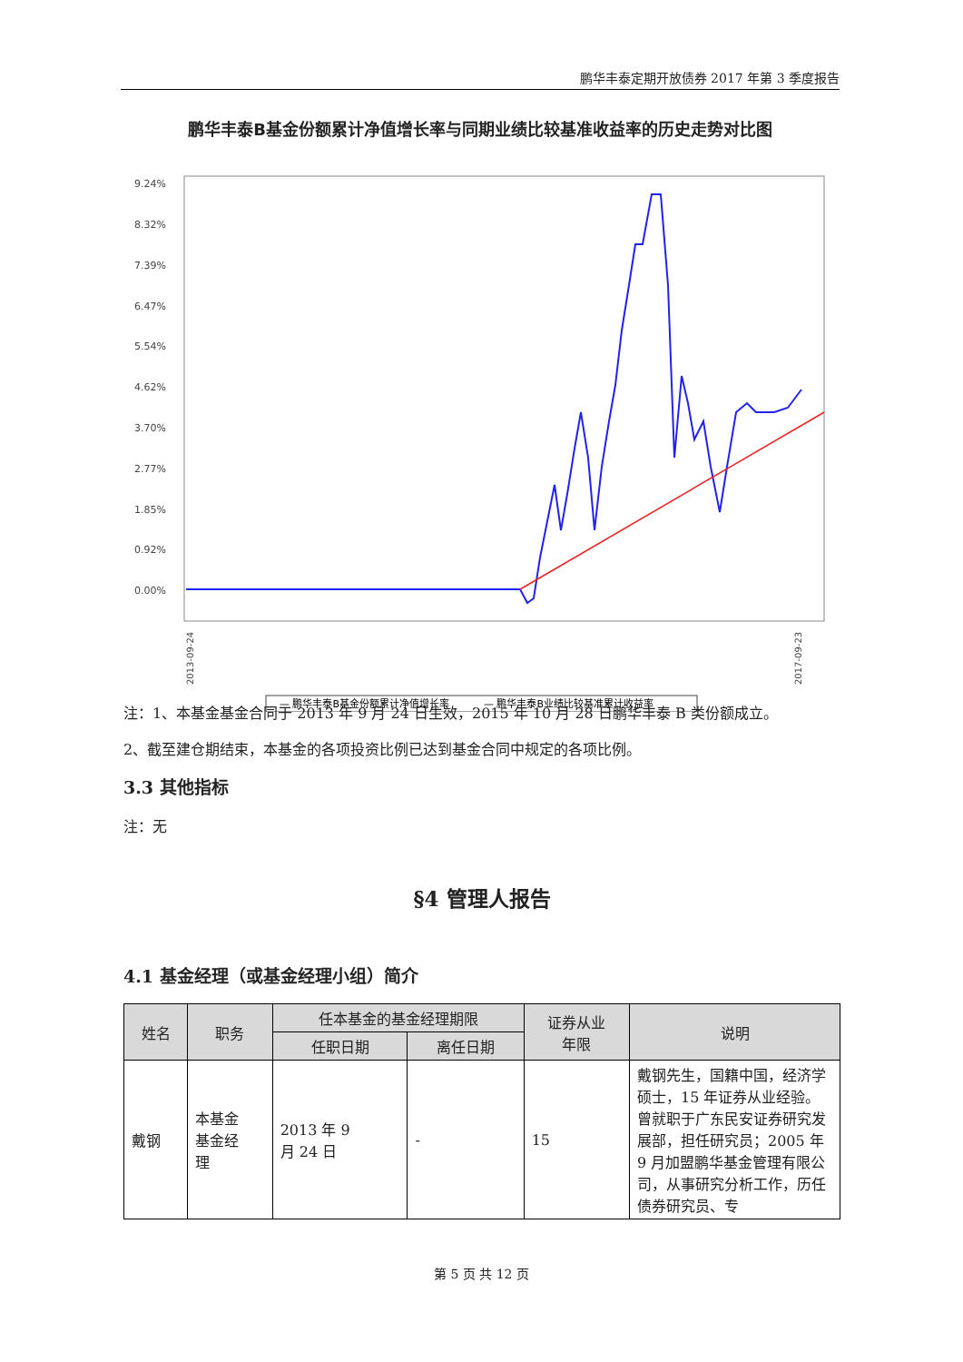鹏华丰泰定期开放债券 2017 年第 3 季度报告
鹏华丰泰B基金份额累计净值增长率与同期业绩比较基准收益率的历史走势对比图
9.24%
8.32%
7.39%
6.47%
5.54%
4.62%
3.70%
2.77%
1.85%
0.92%
0.00%
2013-09-24
2017-09-23
— 鹏华丰泰B基金份额累计净值增长率
— 鹏华丰泰B业绩比较基准累计收益率
注：1、本基金基金合同于 2013 年 9 月 24 日生效，2015 年 10 月 28 日鹏华丰泰 B 类份额成立。
2、截至建仓期结束，本基金的各项投资比例已达到基金合同中规定的各项比例。
3.3 其他指标
注：无
§4 管理人报告
4.1 基金经理（或基金经理小组）简介
| 姓名 | 职务 | 任本基金的基金经理期限 | | 证券从业 年限 | 说明 |
| --- | --- | --- | --- | --- | --- |
| | | 任职日期 | 离任日期 | | |
| 戴钢 | 本基金 基金经 理 | 2013 年 9 月 24 日 | - | 15 | 戴钢先生，国籍中国，经济学硕士，15 年证券从业经验。曾就职于广东民安证券研究发展部，担任研究员；2005 年 9 月加盟鹏华基金管理有限公司，从事研究分析工作，历任债券研究员、专 |
第 5 页 共 12 页